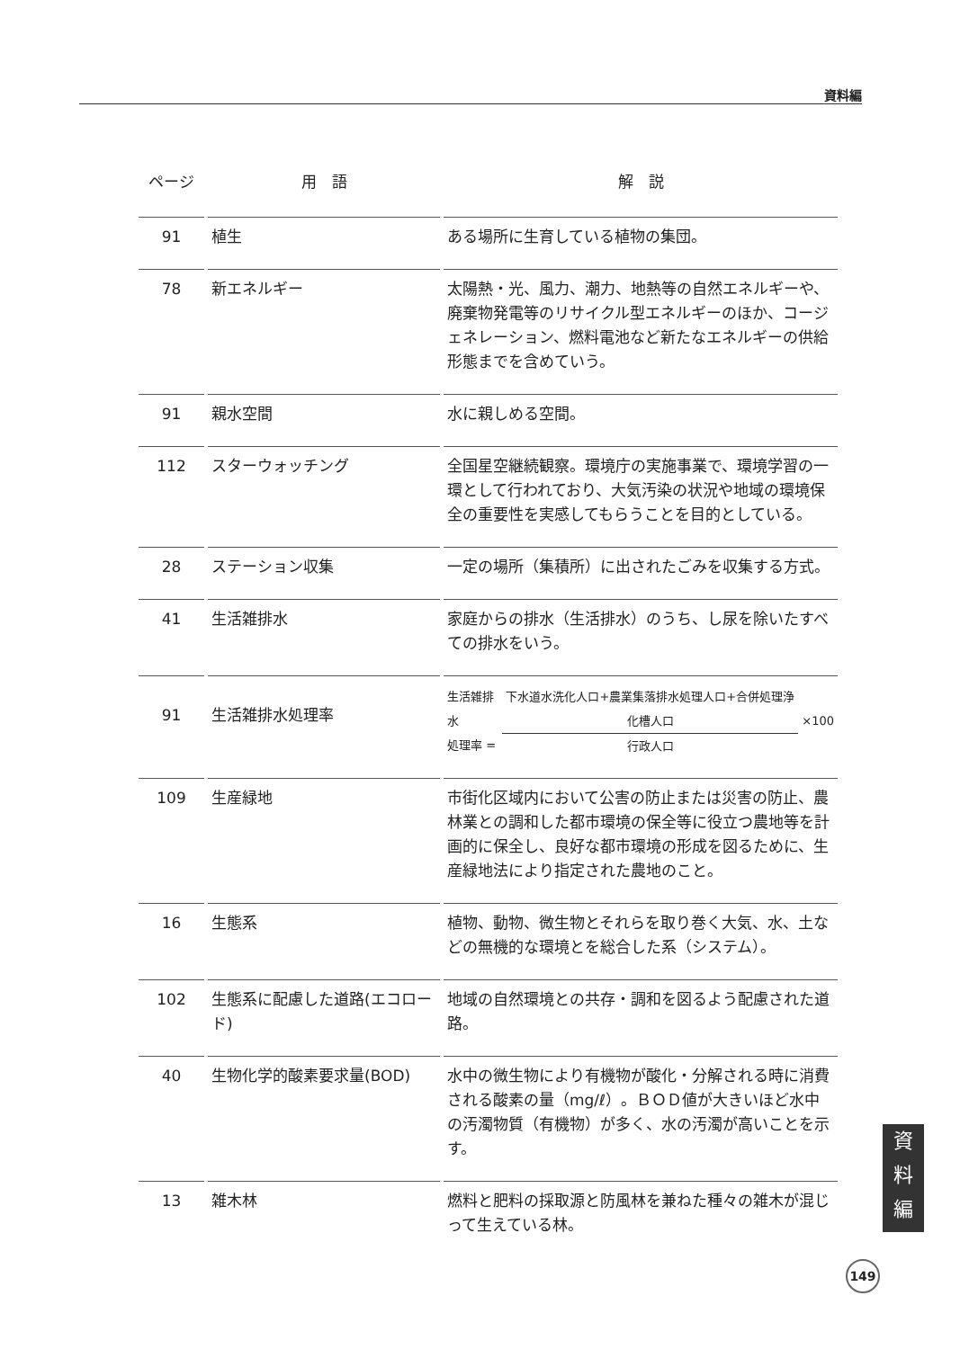資料編
| ページ | 用 語 | 解 説 |
| --- | --- | --- |
| 91 | 植生 | ある場所に生育している植物の集団。 |
| 78 | 新エネルギー | 太陽熱・光、風力、潮力、地熱等の自然エネルギーや、廃棄物発電等のリサイクル型エネルギーのほか、コージェネレーション、燃料電池など新たなエネルギーの供給形態までを含めていう。 |
| 91 | 親水空間 | 水に親しめる空間。 |
| 112 | スターウォッチング | 全国星空継続観察。環境庁の実施事業で、環境学習の一環として行われており、大気汚染の状況や地域の環境保全の重要性を実感してもらうことを目的としている。 |
| 28 | ステーション収集 | 一定の場所（集積所）に出されたごみを収集する方式。 |
| 41 | 生活雑排水 | 家庭からの排水（生活排水）のうち、し尿を除いたすべての排水をいう。 |
| 91 | 生活雑排水処理率 | 生活雑排水 処理率 = 下水道水洗化人口+農業集落排水処理人口+合併処理浄化槽人口 行政人口 ×100 |
| 109 | 生産緑地 | 市街化区域内において公害の防止または災害の防止、農林業との調和した都市環境の保全等に役立つ農地等を計画的に保全し、良好な都市環境の形成を図るために、生産緑地法により指定された農地のこと。 |
| 16 | 生態系 | 植物、動物、微生物とそれらを取り巻く大気、水、土などの無機的な環境とを総合した系（システム）。 |
| 102 | 生態系に配慮した道路(エコロード) | 地域の自然環境との共存・調和を図るよう配慮された道路。 |
| 40 | 生物化学的酸素要求量(BOD) | 水中の微生物により有機物が酸化・分解される時に消費される酸素の量（mg/ℓ）。ＢＯＤ値が大きいほど水中の汚濁物質（有機物）が多く、水の汚濁が高いことを示す。 |
| 13 | 雑木林 | 燃料と肥料の採取源と防風林を兼ねた種々の雑木が混じって生えている林。 |
資
料
編
149